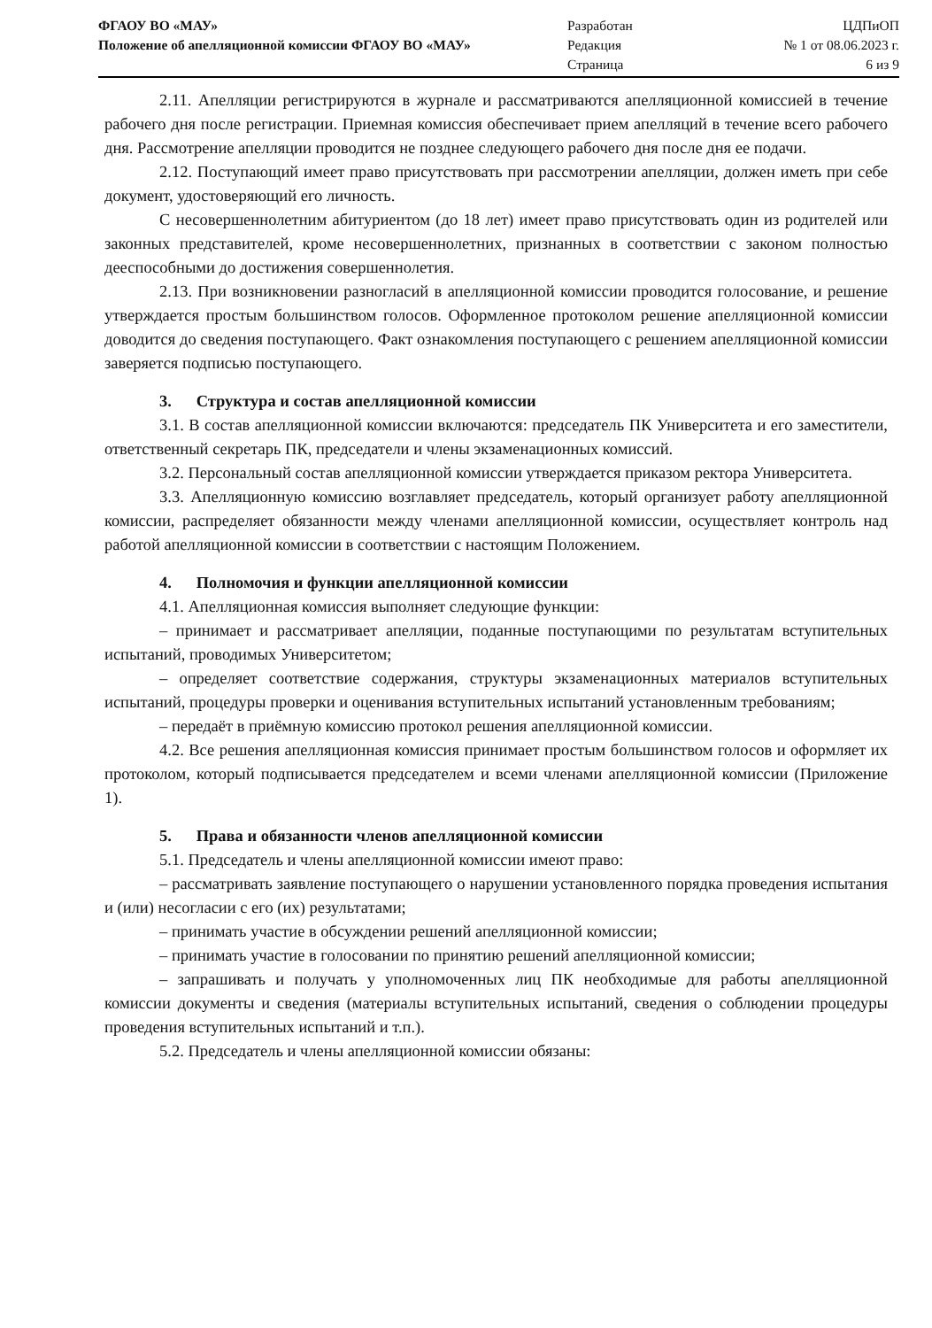ФГАОУ ВО «МАУ»
Положение об апелляционной комиссии ФГАОУ ВО «МАУ»
Разработан
Редакция
Страница
ЦДПиОП
№ 1 от 08.06.2023 г.
6 из 9
2.11. Апелляции регистрируются в журнале и рассматриваются апелляционной комиссией в течение рабочего дня после регистрации. Приемная комиссия обеспечивает прием апелляций в течение всего рабочего дня. Рассмотрение апелляции проводится не позднее следующего рабочего дня после дня ее подачи.
2.12. Поступающий имеет право присутствовать при рассмотрении апелляции, должен иметь при себе документ, удостоверяющий его личность.
С несовершеннолетним абитуриентом (до 18 лет) имеет право присутствовать один из родителей или законных представителей, кроме несовершеннолетних, признанных в соответствии с законом полностью дееспособными до достижения совершеннолетия.
2.13. При возникновении разногласий в апелляционной комиссии проводится голосование, и решение утверждается простым большинством голосов. Оформленное протоколом решение апелляционной комиссии доводится до сведения поступающего. Факт ознакомления поступающего с решением апелляционной комиссии заверяется подписью поступающего.
3. Структура и состав апелляционной комиссии
3.1. В состав апелляционной комиссии включаются: председатель ПК Университета и его заместители, ответственный секретарь ПК, председатели и члены экзаменационных комиссий.
3.2. Персональный состав апелляционной комиссии утверждается приказом ректора Университета.
3.3. Апелляционную комиссию возглавляет председатель, который организует работу апелляционной комиссии, распределяет обязанности между членами апелляционной комиссии, осуществляет контроль над работой апелляционной комиссии в соответствии с настоящим Положением.
4. Полномочия и функции апелляционной комиссии
4.1. Апелляционная комиссия выполняет следующие функции:
– принимает и рассматривает апелляции, поданные поступающими по результатам вступительных испытаний, проводимых Университетом;
– определяет соответствие содержания, структуры экзаменационных материалов вступительных испытаний, процедуры проверки и оценивания вступительных испытаний установленным требованиям;
– передаёт в приёмную комиссию протокол решения апелляционной комиссии.
4.2. Все решения апелляционная комиссия принимает простым большинством голосов и оформляет их протоколом, который подписывается председателем и всеми членами апелляционной комиссии (Приложение 1).
5. Права и обязанности членов апелляционной комиссии
5.1. Председатель и члены апелляционной комиссии имеют право:
– рассматривать заявление поступающего о нарушении установленного порядка проведения испытания и (или) несогласии с его (их) результатами;
– принимать участие в обсуждении решений апелляционной комиссии;
– принимать участие в голосовании по принятию решений апелляционной комиссии;
– запрашивать и получать у уполномоченных лиц ПК необходимые для работы апелляционной комиссии документы и сведения (материалы вступительных испытаний, сведения о соблюдении процедуры проведения вступительных испытаний и т.п.).
5.2. Председатель и члены апелляционной комиссии обязаны: